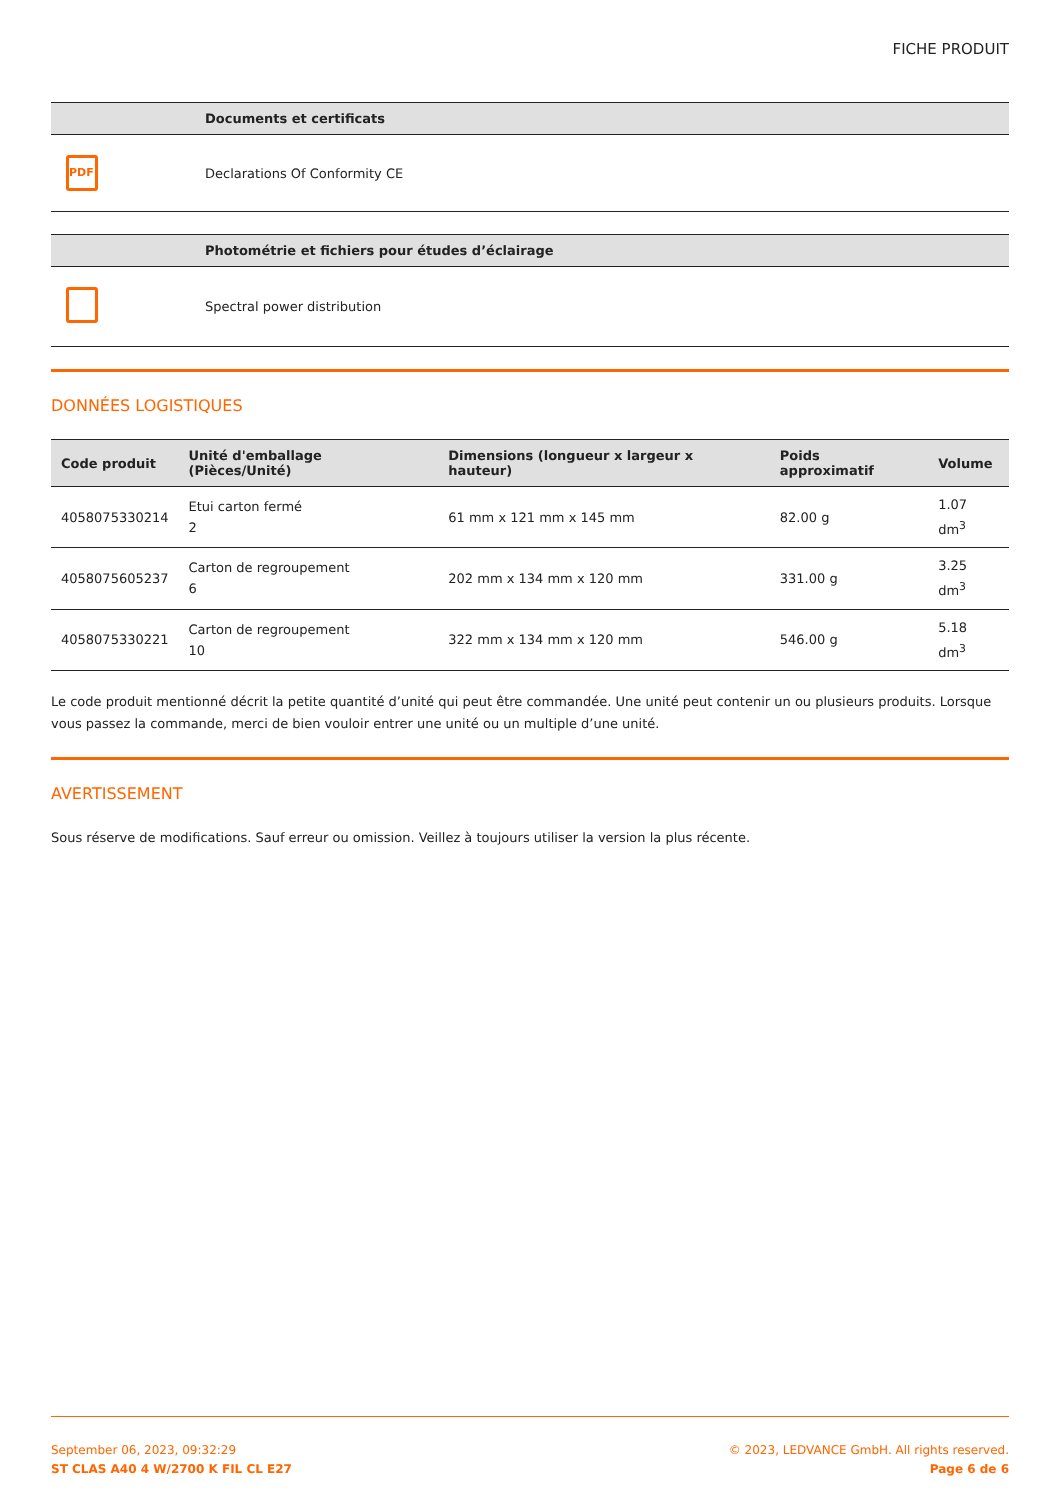FICHE PRODUIT
| | Documents et certificats |
| --- | --- |
| PDF | Declarations Of Conformity CE |
| | Photométrie et fichiers pour études d’éclairage |
| --- | --- |
| | Spectral power distribution |
DONNÉES LOGISTIQUES
| Code produit | Unité d'emballage (Pièces/Unité) | Dimensions (longueur x largeur x hauteur) | Poids approximatif | Volume |
| --- | --- | --- | --- | --- |
| 4058075330214 | Etui carton fermé 2 | 61 mm x 121 mm x 145 mm | 82.00 g | 1.07 dm<sup>3</sup> |
| 4058075605237 | Carton de regroupement 6 | 202 mm x 134 mm x 120 mm | 331.00 g | 3.25 dm<sup>3</sup> |
| 4058075330221 | Carton de regroupement 10 | 322 mm x 134 mm x 120 mm | 546.00 g | 5.18 dm<sup>3</sup> |
Le code produit mentionné décrit la petite quantité d’unité qui peut être commandée. Une unité peut contenir un ou plusieurs produits. Lorsque vous passez la commande, merci de bien vouloir entrer une unité ou un multiple d’une unité.
AVERTISSEMENT
Sous réserve de modifications. Sauf erreur ou omission. Veillez à toujours utiliser la version la plus récente.
September 06, 2023, 09:32:29
ST CLAS A40 4 W/2700 K FIL CL E27
© 2023, LEDVANCE GmbH. All rights reserved.
Page 6 de 6